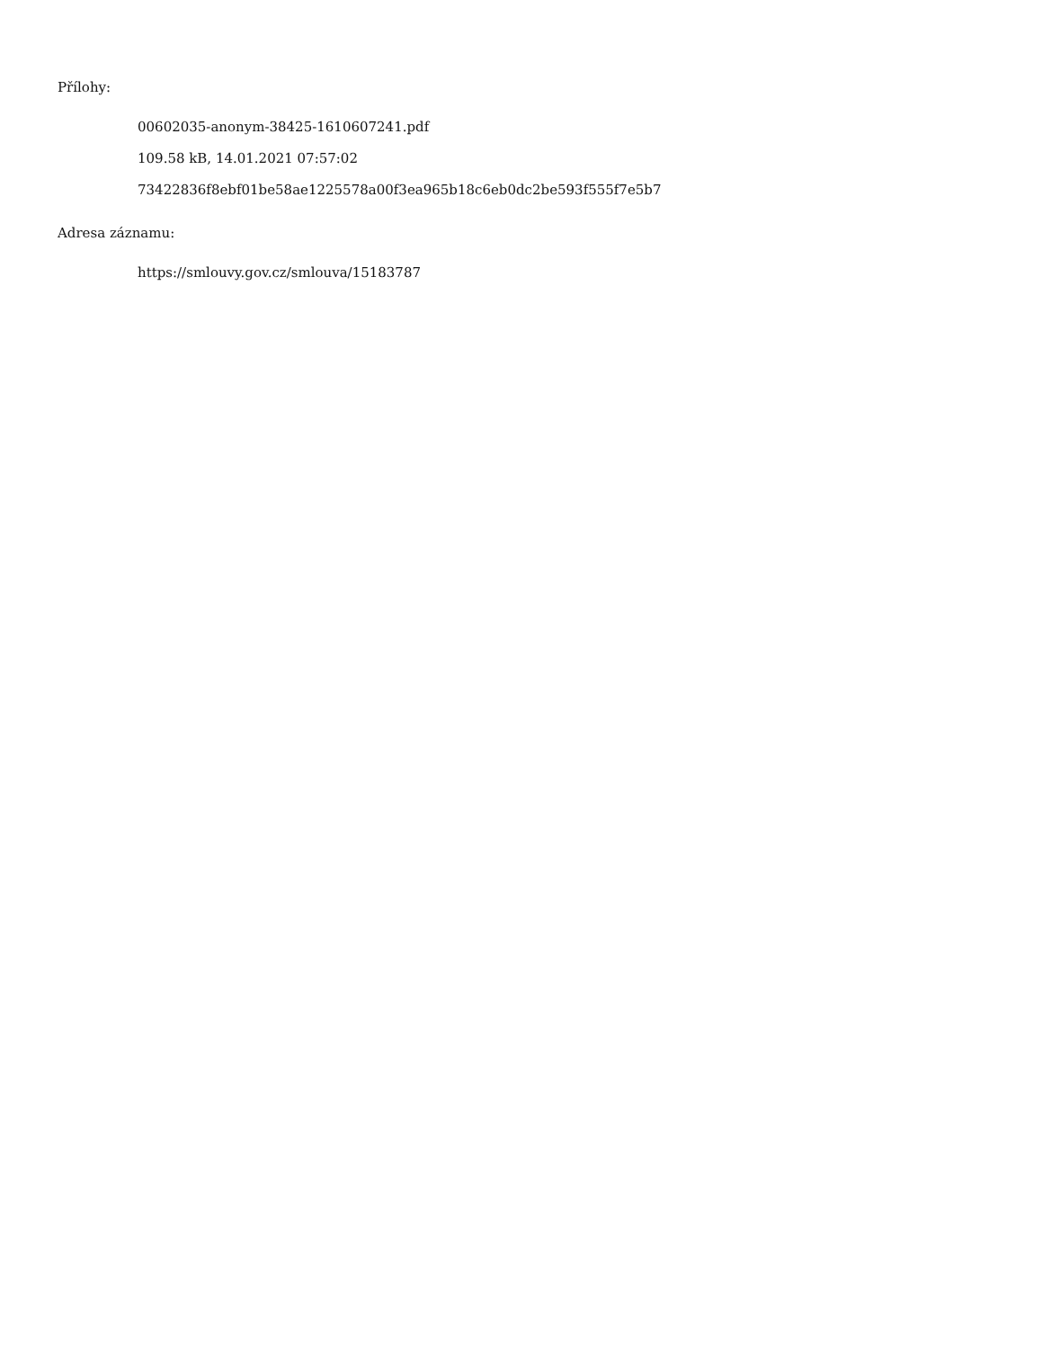Přílohy:
00602035-anonym-38425-1610607241.pdf
109.58 kB, 14.01.2021 07:57:02
73422836f8ebf01be58ae1225578a00f3ea965b18c6eb0dc2be593f555f7e5b7
Adresa záznamu:
https://smlouvy.gov.cz/smlouva/15183787